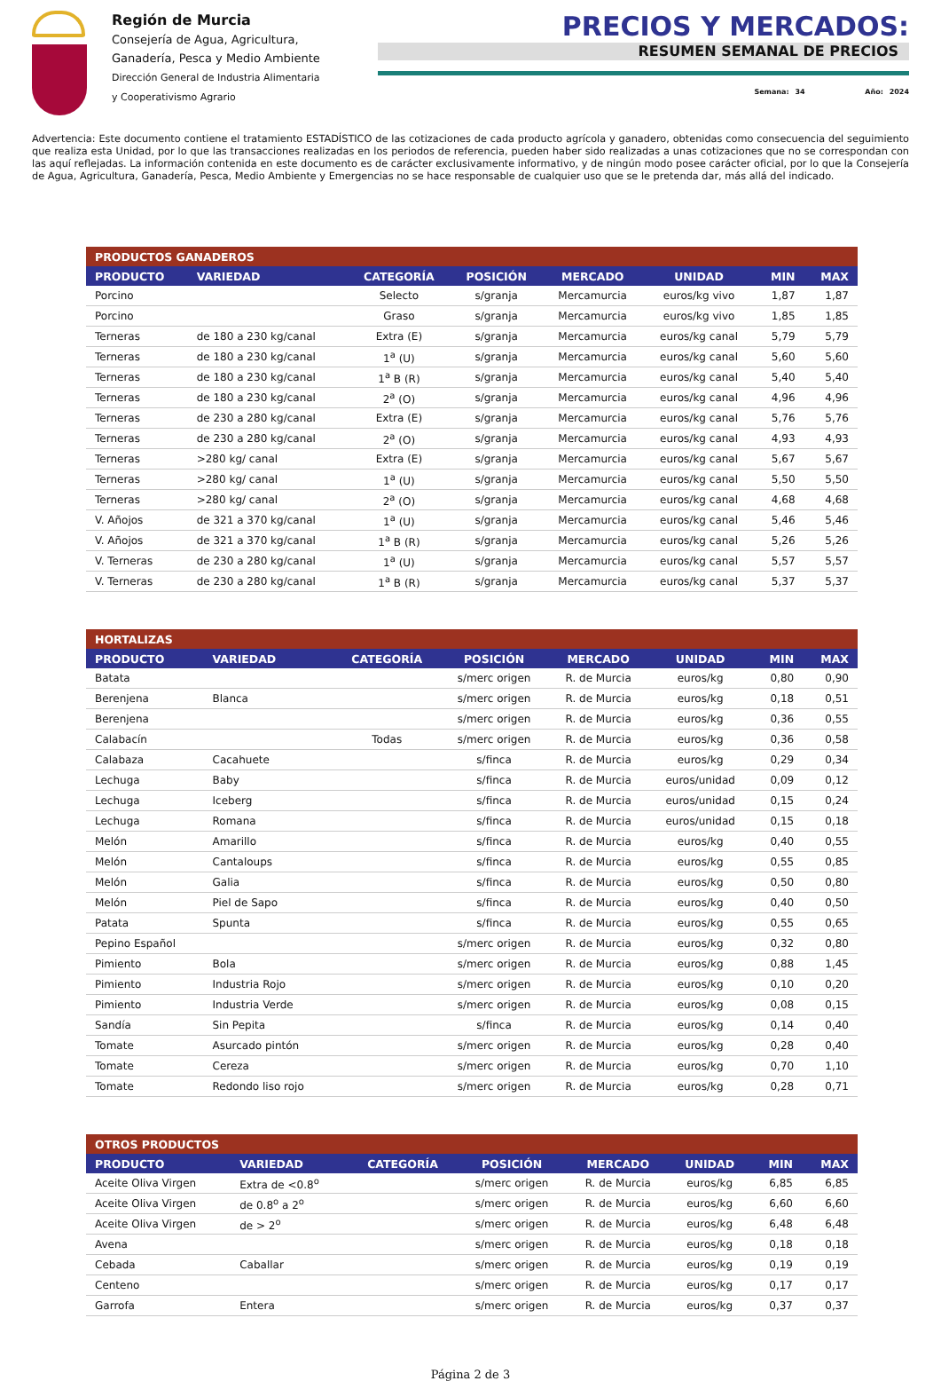Región de Murcia
Consejería de Agua, Agricultura,
Ganadería, Pesca y Medio Ambiente
Dirección General de Industria Alimentaria
y Cooperativismo Agrario
PRECIOS Y MERCADOS:
RESUMEN SEMANAL DE PRECIOS
Semana: 34 Año: 2024
Advertencia: Este documento contiene el tratamiento ESTADÍSTICO de las cotizaciones de cada producto agrícola y ganadero, obtenidas como consecuencia del seguimiento que realiza esta Unidad, por lo que las transacciones realizadas en los periodos de referencia, pueden haber sido realizadas a unas cotizaciones que no se correspondan con las aquí reflejadas. La información contenida en este documento es de carácter exclusivamente informativo, y de ningún modo posee carácter oficial, por lo que la Consejería de Agua, Agricultura, Ganadería, Pesca, Medio Ambiente y Emergencias no se hace responsable de cualquier uso que se le pretenda dar, más allá del indicado.
| PRODUCTOS GANADEROS | | | | | | | |
| --- | --- | --- | --- | --- | --- | --- | --- |
| PRODUCTO | VARIEDAD | CATEGORÍA | POSICIÓN | MERCADO | UNIDAD | MIN | MAX |
| Porcino | | Selecto | s/granja | Mercamurcia | euros/kg vivo | 1,87 | 1,87 |
| Porcino | | Graso | s/granja | Mercamurcia | euros/kg vivo | 1,85 | 1,85 |
| Terneras | de 180 a 230 kg/canal | Extra (E) | s/granja | Mercamurcia | euros/kg canal | 5,79 | 5,79 |
| Terneras | de 180 a 230 kg/canal | 1<sup>a</sup> (U) | s/granja | Mercamurcia | euros/kg canal | 5,60 | 5,60 |
| Terneras | de 180 a 230 kg/canal | 1<sup>a</sup> B (R) | s/granja | Mercamurcia | euros/kg canal | 5,40 | 5,40 |
| Terneras | de 180 a 230 kg/canal | 2<sup>a</sup> (O) | s/granja | Mercamurcia | euros/kg canal | 4,96 | 4,96 |
| Terneras | de 230 a 280 kg/canal | Extra (E) | s/granja | Mercamurcia | euros/kg canal | 5,76 | 5,76 |
| Terneras | de 230 a 280 kg/canal | 2<sup>a</sup> (O) | s/granja | Mercamurcia | euros/kg canal | 4,93 | 4,93 |
| Terneras | >280 kg/ canal | Extra (E) | s/granja | Mercamurcia | euros/kg canal | 5,67 | 5,67 |
| Terneras | >280 kg/ canal | 1<sup>a</sup> (U) | s/granja | Mercamurcia | euros/kg canal | 5,50 | 5,50 |
| Terneras | >280 kg/ canal | 2<sup>a</sup> (O) | s/granja | Mercamurcia | euros/kg canal | 4,68 | 4,68 |
| V. Añojos | de 321 a 370 kg/canal | 1<sup>a</sup> (U) | s/granja | Mercamurcia | euros/kg canal | 5,46 | 5,46 |
| V. Añojos | de 321 a 370 kg/canal | 1<sup>a</sup> B (R) | s/granja | Mercamurcia | euros/kg canal | 5,26 | 5,26 |
| V. Terneras | de 230 a 280 kg/canal | 1<sup>a</sup> (U) | s/granja | Mercamurcia | euros/kg canal | 5,57 | 5,57 |
| V. Terneras | de 230 a 280 kg/canal | 1<sup>a</sup> B (R) | s/granja | Mercamurcia | euros/kg canal | 5,37 | 5,37 |
| HORTALIZAS | | | | | | | |
| --- | --- | --- | --- | --- | --- | --- | --- |
| PRODUCTO | VARIEDAD | CATEGORÍA | POSICIÓN | MERCADO | UNIDAD | MIN | MAX |
| Batata | | | s/merc origen | R. de Murcia | euros/kg | 0,80 | 0,90 |
| Berenjena | Blanca | | s/merc origen | R. de Murcia | euros/kg | 0,18 | 0,51 |
| Berenjena | | | s/merc origen | R. de Murcia | euros/kg | 0,36 | 0,55 |
| Calabacín | | Todas | s/merc origen | R. de Murcia | euros/kg | 0,36 | 0,58 |
| Calabaza | Cacahuete | | s/finca | R. de Murcia | euros/kg | 0,29 | 0,34 |
| Lechuga | Baby | | s/finca | R. de Murcia | euros/unidad | 0,09 | 0,12 |
| Lechuga | Iceberg | | s/finca | R. de Murcia | euros/unidad | 0,15 | 0,24 |
| Lechuga | Romana | | s/finca | R. de Murcia | euros/unidad | 0,15 | 0,18 |
| Melón | Amarillo | | s/finca | R. de Murcia | euros/kg | 0,40 | 0,55 |
| Melón | Cantaloups | | s/finca | R. de Murcia | euros/kg | 0,55 | 0,85 |
| Melón | Galia | | s/finca | R. de Murcia | euros/kg | 0,50 | 0,80 |
| Melón | Piel de Sapo | | s/finca | R. de Murcia | euros/kg | 0,40 | 0,50 |
| Patata | Spunta | | s/finca | R. de Murcia | euros/kg | 0,55 | 0,65 |
| Pepino Español | | | s/merc origen | R. de Murcia | euros/kg | 0,32 | 0,80 |
| Pimiento | Bola | | s/merc origen | R. de Murcia | euros/kg | 0,88 | 1,45 |
| Pimiento | Industria Rojo | | s/merc origen | R. de Murcia | euros/kg | 0,10 | 0,20 |
| Pimiento | Industria Verde | | s/merc origen | R. de Murcia | euros/kg | 0,08 | 0,15 |
| Sandía | Sin Pepita | | s/finca | R. de Murcia | euros/kg | 0,14 | 0,40 |
| Tomate | Asurcado pintón | | s/merc origen | R. de Murcia | euros/kg | 0,28 | 0,40 |
| Tomate | Cereza | | s/merc origen | R. de Murcia | euros/kg | 0,70 | 1,10 |
| Tomate | Redondo liso rojo | | s/merc origen | R. de Murcia | euros/kg | 0,28 | 0,71 |
| OTROS PRODUCTOS | | | | | | | |
| --- | --- | --- | --- | --- | --- | --- | --- |
| PRODUCTO | VARIEDAD | CATEGORÍA | POSICIÓN | MERCADO | UNIDAD | MIN | MAX |
| Aceite Oliva Virgen | Extra de <0.8<sup>o</sup> | | s/merc origen | R. de Murcia | euros/kg | 6,85 | 6,85 |
| Aceite Oliva Virgen | de 0.8<sup>o</sup> a 2<sup>o</sup> | | s/merc origen | R. de Murcia | euros/kg | 6,60 | 6,60 |
| Aceite Oliva Virgen | de > 2<sup>o</sup> | | s/merc origen | R. de Murcia | euros/kg | 6,48 | 6,48 |
| Avena | | | s/merc origen | R. de Murcia | euros/kg | 0,18 | 0,18 |
| Cebada | Caballar | | s/merc origen | R. de Murcia | euros/kg | 0,19 | 0,19 |
| Centeno | | | s/merc origen | R. de Murcia | euros/kg | 0,17 | 0,17 |
| Garrofa | Entera | | s/merc origen | R. de Murcia | euros/kg | 0,37 | 0,37 |
Página 2 de 3